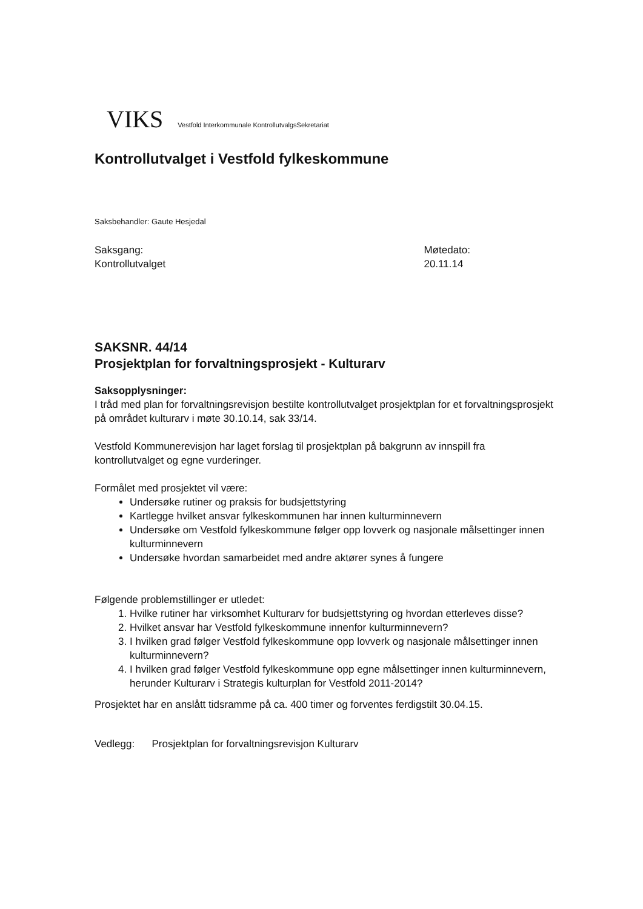VIKS Vestfold Interkommunale KontrollutvalgsSekretariat
Kontrollutvalget i Vestfold fylkeskommune
Saksbehandler: Gaute Hesjedal
Saksgang:
Kontrollutvalget
Møtedato:
20.11.14
SAKSNR. 44/14
Prosjektplan for forvaltningsprosjekt - Kulturarv
Saksopplysninger:
I tråd med plan for forvaltningsrevisjon bestilte kontrollutvalget prosjektplan for et forvaltningsprosjekt på området kulturarv i møte 30.10.14, sak 33/14.
Vestfold Kommunerevisjon har laget forslag til prosjektplan på bakgrunn av innspill fra kontrollutvalget og egne vurderinger.
Formålet med prosjektet vil være:
Undersøke rutiner og praksis for budsjettstyring
Kartlegge hvilket ansvar fylkeskommunen har innen kulturminnevern
Undersøke om Vestfold fylkeskommune følger opp lovverk og nasjonale målsettinger innen kulturminnevern
Undersøke hvordan samarbeidet med andre aktører synes å fungere
Følgende problemstillinger er utledet:
1. Hvilke rutiner har virksomhet Kulturarv for budsjettstyring og hvordan etterleves disse?
2. Hvilket ansvar har Vestfold fylkeskommune innenfor kulturminnevern?
3. I hvilken grad følger Vestfold fylkeskommune opp lovverk og nasjonale målsettinger innen kulturminnevern?
4. I hvilken grad følger Vestfold fylkeskommune opp egne målsettinger innen kulturminnevern, herunder Kulturarv i Strategis kulturplan for Vestfold 2011-2014?
Prosjektet har en anslått tidsramme på ca. 400 timer og forventes ferdigstilt 30.04.15.
Vedlegg: Prosjektplan for forvaltningsrevisjon Kulturarv